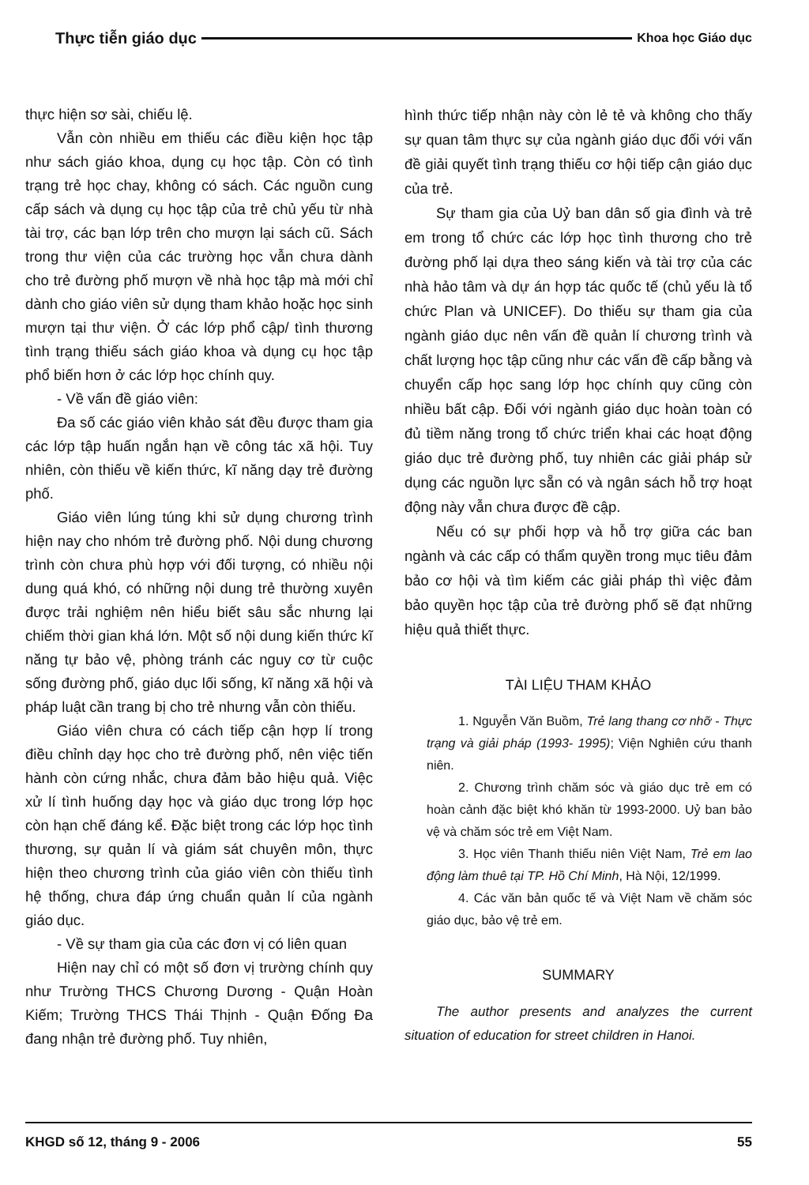Thực tiễn giáo dục Khoa học Giáo dục
thực hiện sơ sài, chiếu lệ.
Vẫn còn nhiều em thiếu các điều kiện học tập như sách giáo khoa, dụng cụ học tập. Còn có tình trạng trẻ học chay, không có sách. Các nguồn cung cấp sách và dụng cụ học tập của trẻ chủ yếu từ nhà tài trợ, các bạn lớp trên cho mượn lại sách cũ. Sách trong thư viện của các trường học vẫn chưa dành cho trẻ đường phố mượn về nhà học tập mà mới chỉ dành cho giáo viên sử dụng tham khảo hoặc học sinh mượn tại thư viện. Ở các lớp phổ cập/ tình thương tình trạng thiếu sách giáo khoa và dụng cụ học tập phổ biến hơn ở các lớp học chính quy.
- Về vấn đề giáo viên:
Đa số các giáo viên khảo sát đều được tham gia các lớp tập huấn ngắn hạn về công tác xã hội. Tuy nhiên, còn thiếu về kiến thức, kĩ năng dạy trẻ đường phố.
Giáo viên lúng túng khi sử dụng chương trình hiện nay cho nhóm trẻ đường phố. Nội dung chương trình còn chưa phù hợp với đối tượng, có nhiều nội dung quá khó, có những nội dung trẻ thường xuyên được trải nghiệm nên hiểu biết sâu sắc nhưng lại chiếm thời gian khá lớn. Một số nội dung kiến thức kĩ năng tự bảo vệ, phòng tránh các nguy cơ từ cuộc sống đường phố, giáo dục lối sống, kĩ năng xã hội và pháp luật cần trang bị cho trẻ nhưng vẫn còn thiếu.
Giáo viên chưa có cách tiếp cận hợp lí trong điều chỉnh dạy học cho trẻ đường phố, nên việc tiến hành còn cứng nhắc, chưa đảm bảo hiệu quả. Việc xử lí tình huống dạy học và giáo dục trong lớp học còn hạn chế đáng kể. Đặc biệt trong các lớp học tình thương, sự quản lí và giám sát chuyên môn, thực hiện theo chương trình của giáo viên còn thiếu tình hệ thống, chưa đáp ứng chuẩn quản lí của ngành giáo dục.
- Về sự tham gia của các đơn vị có liên quan
Hiện nay chỉ có một số đơn vị trường chính quy như Trường THCS Chương Dương - Quận Hoàn Kiếm; Trường THCS Thái Thịnh - Quận Đống Đa đang nhận trẻ đường phố. Tuy nhiên,
hình thức tiếp nhận này còn lẻ tẻ và không cho thấy sự quan tâm thực sự của ngành giáo dục đối với vấn đề giải quyết tình trạng thiếu cơ hội tiếp cận giáo dục của trẻ.
Sự tham gia của Uỷ ban dân số gia đình và trẻ em trong tổ chức các lớp học tình thương cho trẻ đường phố lại dựa theo sáng kiến và tài trợ của các nhà hảo tâm và dự án hợp tác quốc tế (chủ yếu là tổ chức Plan và UNICEF). Do thiếu sự tham gia của ngành giáo dục nên vấn đề quản lí chương trình và chất lượng học tập cũng như các vấn đề cấp bằng và chuyển cấp học sang lớp học chính quy cũng còn nhiều bất cập. Đối với ngành giáo dục hoàn toàn có đủ tiềm năng trong tổ chức triển khai các hoạt động giáo dục trẻ đường phố, tuy nhiên các giải pháp sử dụng các nguồn lực sẵn có và ngân sách hỗ trợ hoạt động này vẫn chưa được đề cập.
Nếu có sự phối hợp và hỗ trợ giữa các ban ngành và các cấp có thẩm quyền trong mục tiêu đảm bảo cơ hội và tìm kiếm các giải pháp thì việc đảm bảo quyền học tập của trẻ đường phố sẽ đạt những hiệu quả thiết thực.
TÀI LIỆU THAM KHẢO
1. Nguyễn Văn Buồm, Trẻ lang thang cơ nhỡ - Thực trạng và giải pháp (1993- 1995); Viện Nghiên cứu thanh niên.
2. Chương trình chăm sóc và giáo dục trẻ em có hoàn cảnh đặc biệt khó khăn từ 1993-2000. Uỷ ban bảo vệ và chăm sóc trẻ em Việt Nam.
3. Học viên Thanh thiếu niên Việt Nam, Trẻ em lao động làm thuê tại TP. Hồ Chí Minh, Hà Nội, 12/1999.
4. Các văn bản quốc tế và Việt Nam về chăm sóc giáo dục, bảo vệ trẻ em.
SUMMARY
The author presents and analyzes the current situation of education for street children in Hanoi.
KHGD số 12, tháng 9 - 2006 55